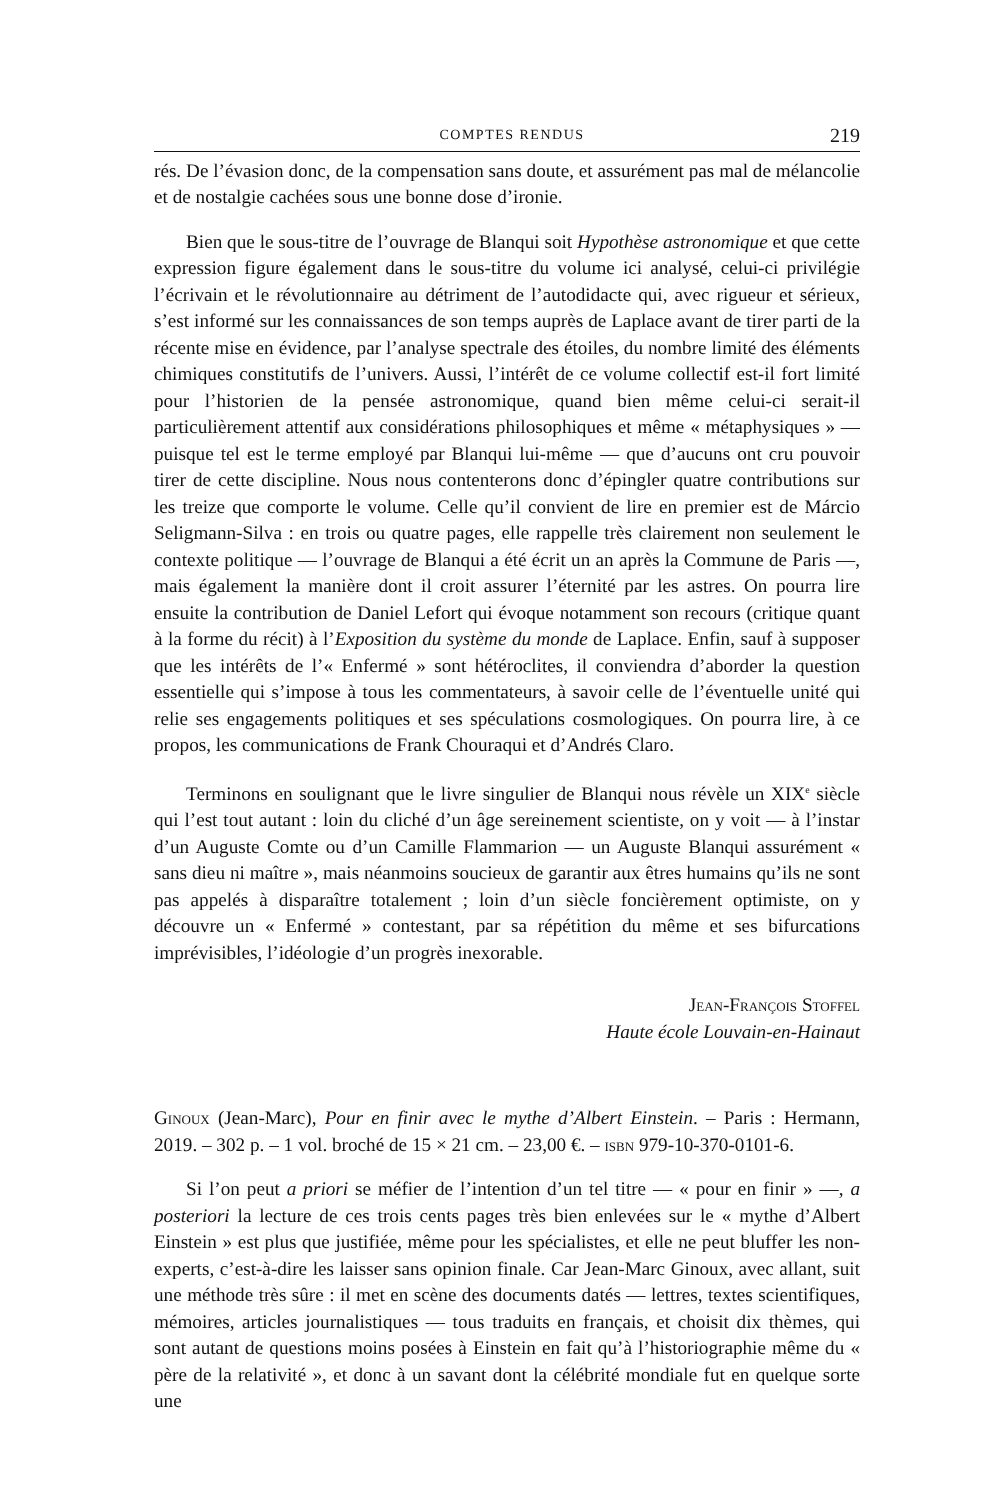COMPTES RENDUS 219
rés. De l’évasion donc, de la compensation sans doute, et assurément pas mal de mélancolie et de nostalgie cachées sous une bonne dose d’ironie.
Bien que le sous-titre de l’ouvrage de Blanqui soit Hypothèse astronomique et que cette expression figure également dans le sous-titre du volume ici analysé, celui-ci privilégie l’écrivain et le révolutionnaire au détriment de l’autodidacte qui, avec rigueur et sérieux, s’est informé sur les connaissances de son temps auprès de Laplace avant de tirer parti de la récente mise en évidence, par l’analyse spectrale des étoiles, du nombre limité des éléments chimiques constitutifs de l’univers. Aussi, l’intérêt de ce volume collectif est-il fort limité pour l’historien de la pensée astronomique, quand bien même celui-ci serait-il particulièrement attentif aux considérations philosophiques et même « métaphysiques » — puisque tel est le terme employé par Blanqui lui-même — que d’aucuns ont cru pouvoir tirer de cette discipline. Nous nous contenterons donc d’épingler quatre contributions sur les treize que comporte le volume. Celle qu’il convient de lire en premier est de Márcio Seligmann-Silva : en trois ou quatre pages, elle rappelle très clairement non seulement le contexte politique — l’ouvrage de Blanqui a été écrit un an après la Commune de Paris —, mais également la manière dont il croit assurer l’éternité par les astres. On pourra lire ensuite la contribution de Daniel Lefort qui évoque notamment son recours (critique quant à la forme du récit) à l’Exposition du système du monde de Laplace. Enfin, sauf à supposer que les intérêts de l’« Enfermé » sont hétéroclites, il conviendra d’aborder la question essentielle qui s’impose à tous les commentateurs, à savoir celle de l’éventuelle unité qui relie ses engagements politiques et ses spéculations cosmologiques. On pourra lire, à ce propos, les communications de Frank Chouraqui et d’Andrés Claro.
Terminons en soulignant que le livre singulier de Blanqui nous révèle un XIX<sup>e</sup> siècle qui l’est tout autant : loin du cliché d’un âge sereinement scientiste, on y voit — à l’instar d’un Auguste Comte ou d’un Camille Flammarion — un Auguste Blanqui assurément « sans dieu ni maître », mais néanmoins soucieux de garantir aux êtres humains qu’ils ne sont pas appelés à disparaître totalement ; loin d’un siècle foncièrement optimiste, on y découvre un « Enfermé » contestant, par sa répétition du même et ses bifurcations imprévisibles, l’idéologie d’un progrès inexorable.
Jean-François Stoffel
Haute école Louvain-en-Hainaut
Ginoux (Jean-Marc), Pour en finir avec le mythe d’Albert Einstein. – Paris : Hermann, 2019. – 302 p. – 1 vol. broché de 15 × 21 cm. – 23,00 €. – isbn 979-10-370-0101-6.
Si l’on peut a priori se méfier de l’intention d’un tel titre — « pour en finir » —, a posteriori la lecture de ces trois cents pages très bien enlevées sur le « mythe d’Albert Einstein » est plus que justifiée, même pour les spécialistes, et elle ne peut bluffer les non-experts, c’est-à-dire les laisser sans opinion finale. Car Jean-Marc Ginoux, avec allant, suit une méthode très sûre : il met en scène des documents datés — lettres, textes scientifiques, mémoires, articles journalistiques — tous traduits en français, et choisit dix thèmes, qui sont autant de questions moins posées à Einstein en fait qu’à l’historiographie même du « père de la relativité », et donc à un savant dont la célébrité mondiale fut en quelque sorte une